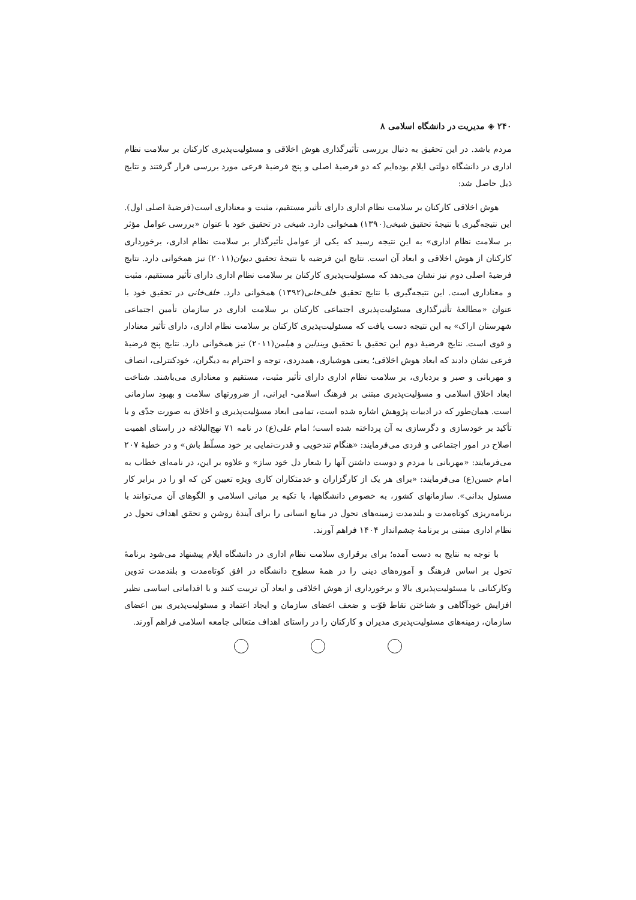۲۴۰ ◈ مدیریت در دانشگاه اسلامی ۸
مردم باشد. در این تحقیق به دنبال بررسی تأثیرگذاری هوش اخلاقی و مسئولیت‌پذیری کارکنان بر سلامت نظام اداری در دانشگاه دولتی ایلام بوده‌ایم که دو فرضیهٔ اصلی و پنج فرضیهٔ فرعی مورد بررسی قرار گرفتند و نتایج ذیل حاصل شد:
هوش اخلاقی کارکنان بر سلامت نظام اداری دارای تأثیر مستقیم، مثبت و معناداری است(فرضیهٔ اصلی اول). این نتیجه‌گیری با نتیجهٔ تحقیق شیخی(۱۳۹۰) همخوانی دارد. شیخی در تحقیق خود با عنوان «بررسی عوامل مؤثر بر سلامت نظام اداری» به این نتیجه رسید که یکی از عوامل تأثیرگذار بر سلامت نظام اداری، برخورداری کارکنان از هوش اخلاقی و ابعاد آن است. نتایج این فرضیه با نتیجهٔ تحقیق دیوان(۲۰۱۱) نیز همخوانی دارد. نتایج فرضیهٔ اصلی دوم نیز نشان می‌دهد که مسئولیت‌پذیری کارکنان بر سلامت نظام اداری دارای تأثیر مستقیم، مثبت و معناداری است. این نتیجه‌گیری با نتایج تحقیق خلف‌خانی(۱۳۹۲) همخوانی دارد. خلف‌خانی در تحقیق خود با عنوان «مطالعهٔ تأثیرگذاری مسئولیت‌پذیری اجتماعی کارکنان بر سلامت اداری در سازمان تأمین اجتماعی شهرستان اراک» به این نتیجه دست یافت که مسئولیت‌پذیری کارکنان بر سلامت نظام اداری، دارای تأثیر معنادار و قوی است. نتایج فرضیهٔ دوم این تحقیق با تحقیق ویندلین و هیلمن(۲۰۱۱) نیز همخوانی دارد. نتایج پنج فرضیهٔ فرعی نشان دادند که ابعاد هوش اخلاقی؛ یعنی هوشیاری، همدردی، توجه و احترام به دیگران، خودکنترلی، انصاف و مهربانی و صبر و بردباری، بر سلامت نظام اداری دارای تأثیر مثبت، مستقیم و معناداری می‌باشند. شناخت ابعاد اخلاق اسلامی و مسؤلیت‌پذیری مبتنی بر فرهنگ اسلامی- ایرانی، از ضرورتهای سلامت و بهبود سازمانی است. همان‌طور که در ادبیات پژوهش اشاره شده است، تمامی ابعاد مسؤلیت‌پذیری و اخلاق به صورت جدّی و با تأکید بر خودسازی و دگرسازی به آن پرداخته شده است؛ امام علی(ع) در نامه ۷۱ نهج‌البلاغه در راستای اهمیت اصلاح در امور اجتماعی و فردی می‌فرمایند: «هنگام تندخویی و قدرت‌نمایی بر خود مسلّط باش» و در خطبهٔ ۲۰۷ می‌فرمایند: «مهربانی با مردم و دوست داشتن آنها را شعار دل خود ساز» و علاوه بر این، در نامه‌ای خطاب به امام حسن(ع) می‌فرمایند: «برای هر یک از کارگزاران و خدمتکاران کاری ویژه تعیین کن که او را در برابر کار مسئول بدانی». سازمانهای کشور، به خصوص دانشگاهها، با تکیه بر مبانی اسلامی و الگوهای آن می‌توانند با برنامه‌ریزی کوتاه‌مدت و بلندمدت زمینه‌های تحول در منابع انسانی را برای آیندهٔ روشن و تحقق اهداف تحول در نظام اداری مبتنی بر برنامهٔ چشم‌انداز ۱۴۰۴ فراهم آورند.
با توجه به نتایج به دست آمده؛ برای برقراری سلامت نظام اداری در دانشگاه ایلام پیشنهاد می‌شود برنامهٔ تحول بر اساس فرهنگ و آموزه‌های دینی را در همهٔ سطوح دانشگاه در افق کوتاه‌مدت و بلندمدت تدوین وکارکنانی با مسئولیت‌پذیری بالا و برخورداری از هوش اخلاقی و ابعاد آن تربیت کنند و با اقداماتی اساسی نظیر افزایش خودآگاهی و شناختن نقاط قوّت و ضعف اعضای سازمان و ایجاد اعتماد و مسئولیت‌پذیری بین اعضای سازمان، زمینه‌های مسئولیت‌پذیری مدیران و کارکنان را در راستای اهداف متعالی جامعه اسلامی فراهم آورند.